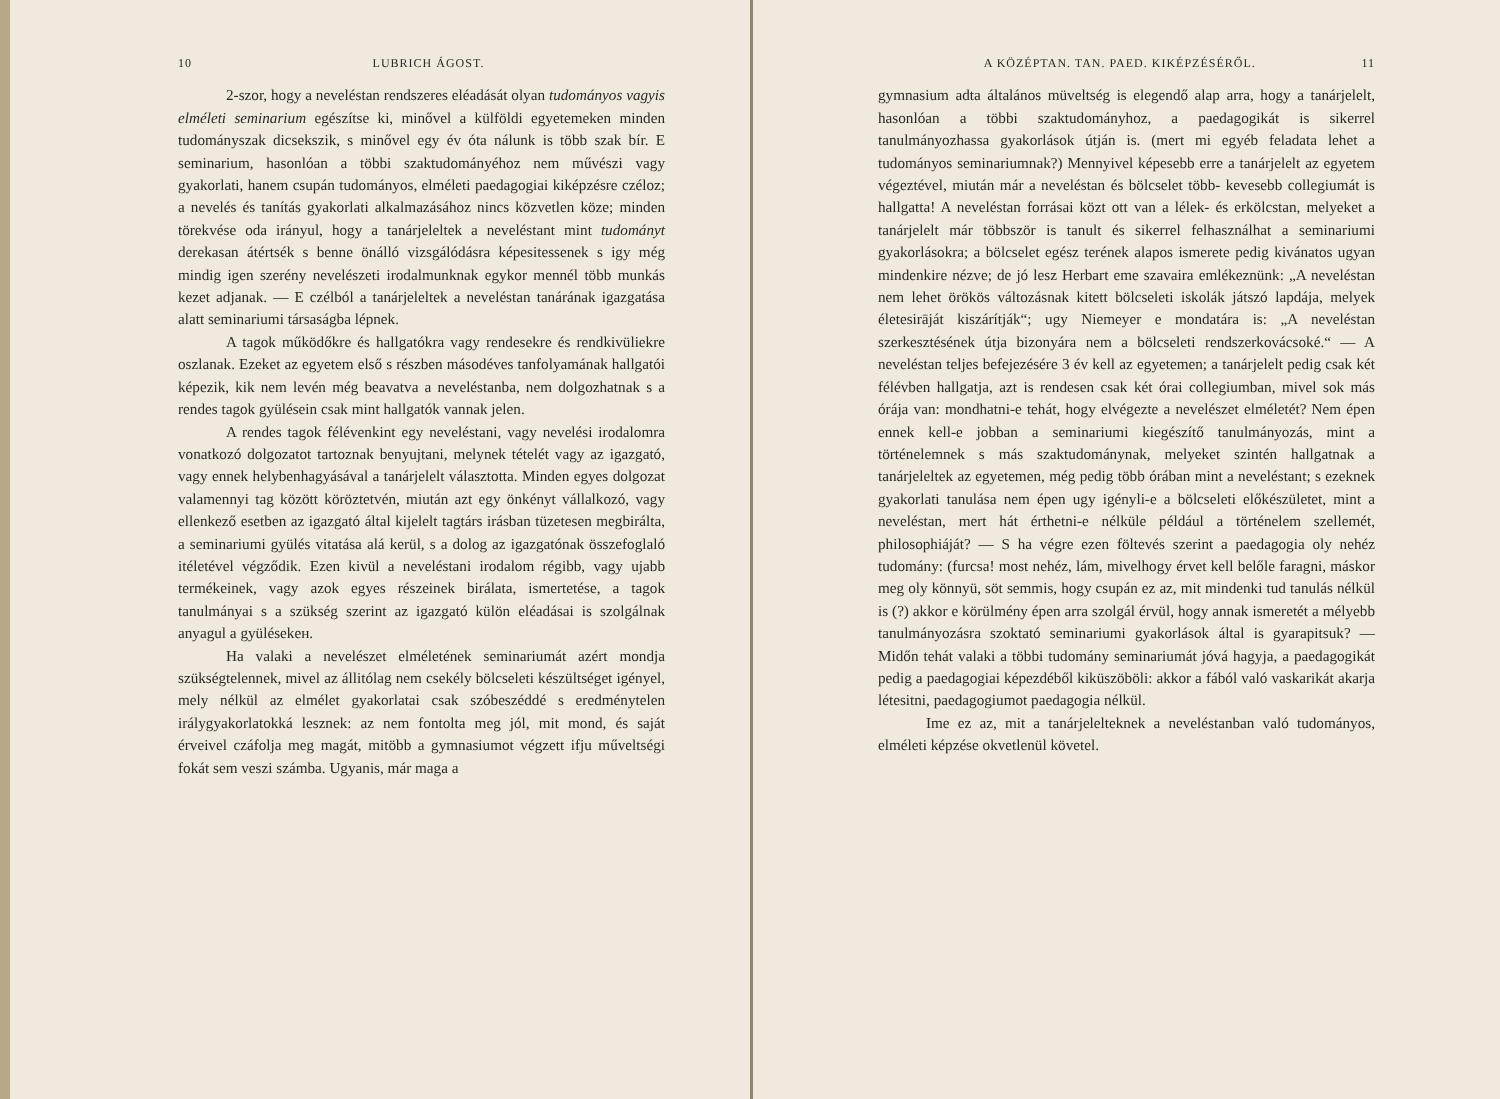10 LUBRICH ÁGOST.
2-szor, hogy a neveléstan rendszeres eléadását olyan tudományos vagyis elméleti seminarium egészítse ki, minővel a külföldi egyetemeken minden tudományszak dicsekszik, s minővel egy év óta nálunk is több szak bír. E seminarium, hasonlóan a többi szaktudományéhoz nem művészi vagy gyakorlati, hanem csupán tudományos, elméleti paedagogiai kiképzésre czéloz; a nevelés és tanítás gyakorlati alkalmazásához nincs közvetlen köze; minden törekvése oda irányul, hogy a tanárjeleltek a neveléstant mint tudományt derekasan átértsék s benne önálló vizsgálódásra képesitessenek s igy még mindig igen szerény nevelészeti irodalmunknak egykor mennél több munkás kezet adjanak. — E czélból a tanárjeleltek a neveléstan tanárának igazgatása alatt seminariumi társaságba lépnek.
A tagok működőkre és hallgatókra vagy rendesekre és rendkivüliekre oszlanak. Ezeket az egyetem első s részben másodéves tanfolyamának hallgatói képezik, kik nem levén még beavatva a neveléstanba, nem dolgozhatnak s a rendes tagok gyülésein csak mint hallgatók vannak jelen.
A rendes tagok félévenkint egy neveléstani, vagy nevelési irodalomra vonatkozó dolgozatot tartoznak benyujtani, melynek tételét vagy az igazgató, vagy ennek helybenhagyásával a tanárjelelt választotta. Minden egyes dolgozat valamennyi tag között köröztetvén, miután azt egy önkényt vállalkozó, vagy ellenkező esetben az igazgató által kijelelt tagtárs irásban tüzetesen megbirálta, a seminariumi gyülés vitatása alá kerül, s a dolog az igazgatónak összefoglaló itéletével végződik. Ezen kivül a neveléstani irodalom régibb, vagy ujabb termékeinek, vagy azok egyes részeinek birálata, ismertetése, a tagok tanulmányai s a szükség szerint az igazgató külön eléadásai is szolgálnak anyagul a gyülésekeн.
Ha valaki a nevelészet elméletének seminariumát azért mondja szükségtelennek, mivel az állitólag nem csekély bölcseleti készültséget igényel, mely nélkül az elmélet gyakorlatai csak szóbeszéddé s eredménytelen irálygyakorlatokká lesznek: az nem fontolta meg jól, mit mond, és saját érveivel czáfolja meg magát, mitöbb a gymnasiumot végzett ifju műveltségi fokát sem veszi számba. Ugyanis, már maga a
A KÖZÉPTAN. TAN. PAED. KIKÉPZÉSÉRŐL. 11
gymnasium adta általános müveltség is elegendő alap arra, hogy a tanárjelelt, hasonlóan a többi szaktudományhoz, a paedagogikát is sikerrel tanulmányozhassa gyakorlások útján is. (mert mi egyéb feladata lehet a tudományos seminariumnak?) Mennyivel képesebb erre a tanárjelelt az egyetem végeztével, miután már a neveléstan és bölcselet több- kevesebb collegiumát is hallgatta! A neveléstan forrásai közt ott van a lélek- és erkölcstan, melyeket a tanárjelelt már többször is tanult és sikerrel felhasználhat a seminariumi gyakorlásokra; a bölcselet egész terének alapos ismerete pedig kivánatos ugyan mindenkire nézve; de jó lesz Herbart eme szavaira emlékeznünk: „A neveléstan nem lehet örökös változásnak kitett bölcseleti iskolák játszó lapdája, melyek életesirāját kiszárítják“; ugy Niemeyer e mondatára is: „A neveléstan szerkesztésének útja bizonyára nem a bölcseleti rendszerkovácsoké.“ — A neveléstan teljes befejezésére 3 év kell az egyetemen; a tanárjelelt pedig csak két félévben hallgatja, azt is rendesen csak két órai collegiumban, mivel sok más órája van: mondhatni-e tehát, hogy elvégezte a nevelészet elméletét? Nem épen ennek kell-e jobban a seminariumi kiegészítő tanulmányozás, mint a történelemnek s más szaktudománynak, melyeket szintén hallgatnak a tanárjeleltek az egyetemen, még pedig több órában mint a neveléstant; s ezeknek gyakorlati tanulása nem épen ugy igényli-e a bölcseleti előkészületet, mint a neveléstan, mert hát érthetni-e nélküle például a történelem szellemét, philosophiáját? — S ha végre ezen föltevés szerint a paedagogia oly nehéz tudomány: (furcsa! most nehéz, lám, mivelhogy érvet kell belőle faragni, máskor meg oly könnyü, söt semmis, hogy csupán ez az, mit mindenki tud tanulás nélkül is (?) akkor e körülmény épen arra szolgál érvül, hogy annak ismeretét a mélyebb tanulmányozásra szoktató seminariumi gyakorlások által is gyarapitsuk? — Midőn tehát valaki a többi tudomány seminariumát jóvá hagyja, a paedagogikát pedig a paedagogiai képezdéből kiküszöböli: akkor a fából való vaskarikát akarja létesitni, paedagogiumot paedagogia nélkül.
Ime ez az, mit a tanárjelelteknek a neveléstanban való tudományos, elméleti képzése okvetlenül követel.